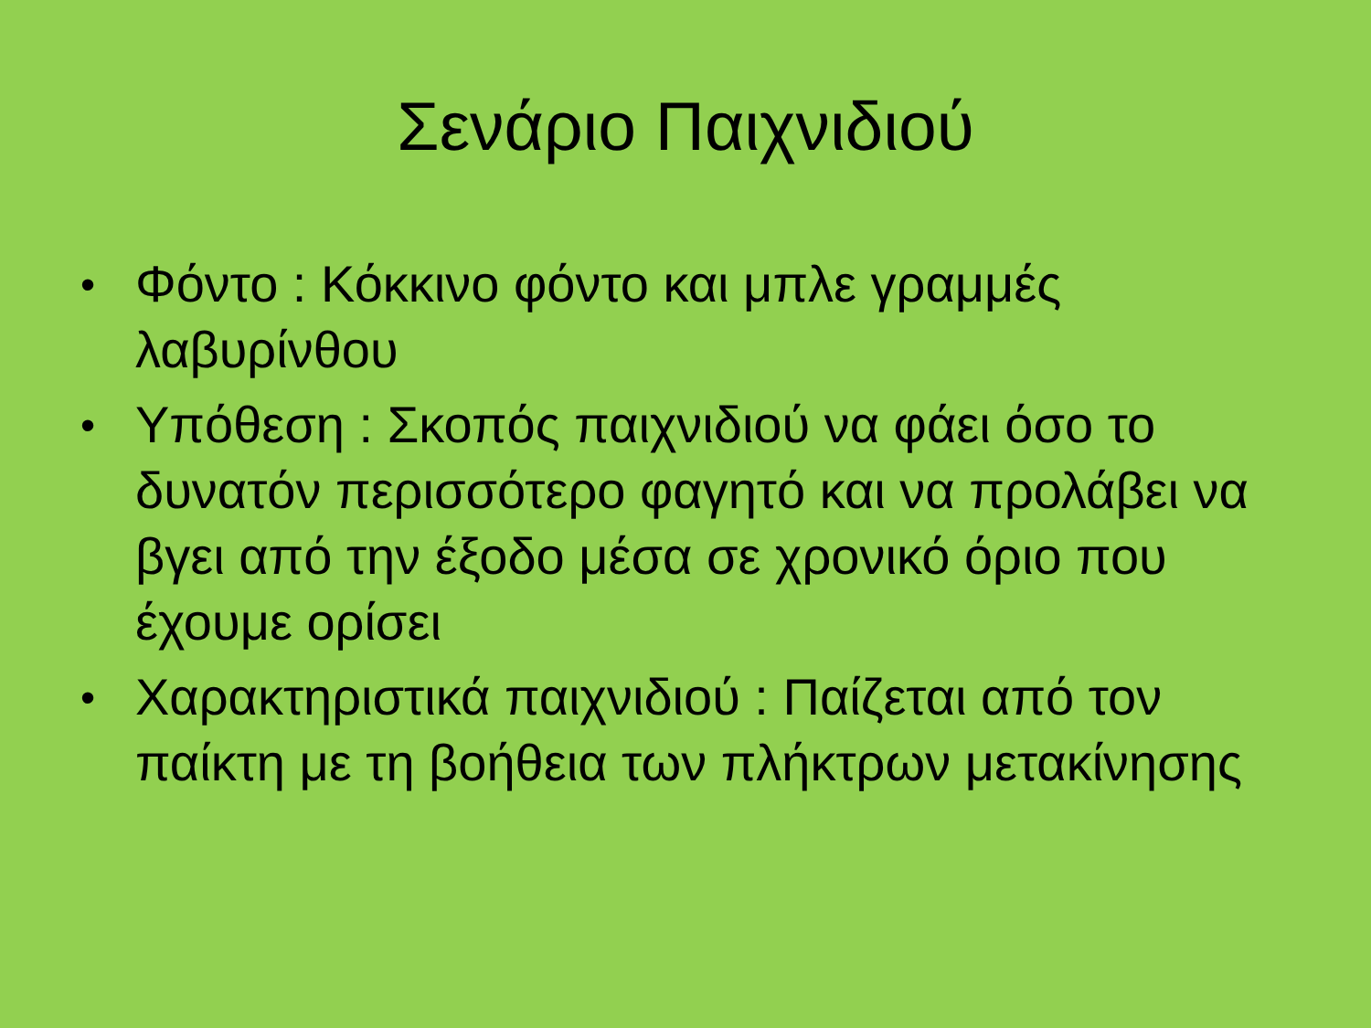Σενάριο Παιχνιδιού
• Φόντο : Κόκκινο φόντο και μπλε γραμμές λαβυρίνθου
• Υπόθεση : Σκοπός παιχνιδιού να φάει όσο το δυνατόν περισσότερο φαγητό και να προλάβει να βγει από την έξοδο μέσα σε χρονικό όριο που έχουμε ορίσει
• Χαρακτηριστικά παιχνιδιού : Παίζεται από τον παίκτη με τη βοήθεια των πλήκτρων μετακίνησης